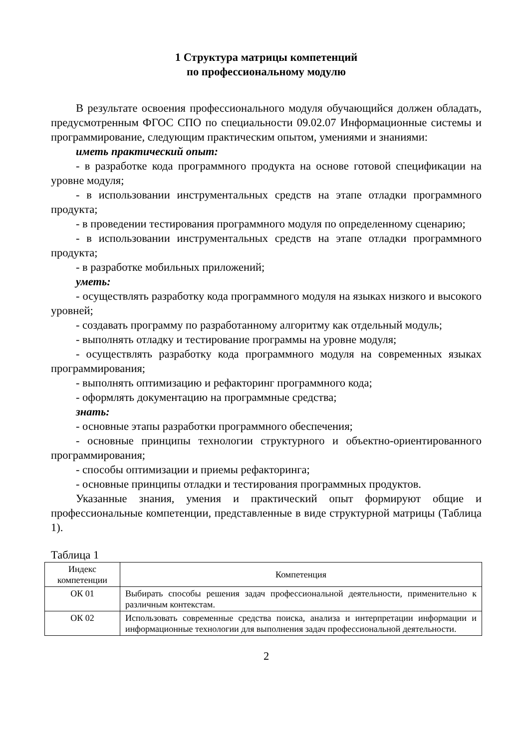1 Структура матрицы компетенций
по профессиональному модулю
В результате освоения профессионального модуля обучающийся должен обладать, предусмотренным ФГОС СПО по специальности 09.02.07 Информационные системы и программирование, следующим практическим опытом, умениями и знаниями:
иметь практический опыт:
- в разработке кода программного продукта на основе готовой спецификации на уровне модуля;
- в использовании инструментальных средств на этапе отладки программного продукта;
- в проведении тестирования программного модуля по определенному сценарию;
- в использовании инструментальных средств на этапе отладки программного продукта;
- в разработке мобильных приложений;
уметь:
- осуществлять разработку кода программного модуля на языках низкого и высокого уровней;
- создавать программу по разработанному алгоритму как отдельный модуль;
- выполнять отладку и тестирование программы на уровне модуля;
- осуществлять разработку кода программного модуля на современных языках программирования;
- выполнять оптимизацию и рефакторинг программного кода;
- оформлять документацию на программные средства;
знать:
- основные этапы разработки программного обеспечения;
- основные принципы технологии структурного и объектно-ориентированного программирования;
- способы оптимизации и приемы рефакторинга;
- основные принципы отладки и тестирования программных продуктов.
Указанные знания, умения и практический опыт формируют общие и профессиональные компетенции, представленные в виде структурной матрицы (Таблица 1).
Таблица 1
| Индекс компетенции | Компетенция |
| --- | --- |
| ОК 01 | Выбирать способы решения задач профессиональной деятельности, применительно к различным контекстам. |
| ОК 02 | Использовать современные средства поиска, анализа и интерпретации информации и информационные технологии для выполнения задач профессиональной деятельности. |
2